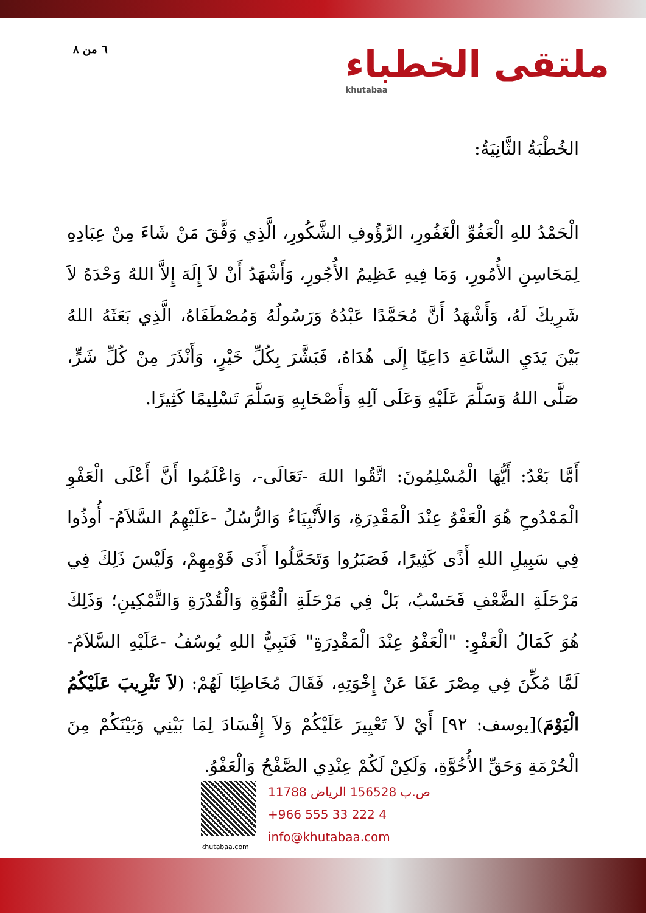٦ من ٨
ملتقى الخطباء
khutabaa
الخُطْبَةُ الثَّانِيَةُ:
الْحَمْدُ للهِ الْعَفُوِّ الْغَفُورِ، الرَّؤُوفِ الشَّكُورِ، الَّذِي وَفَّقَ مَنْ شَاءَ مِنْ عِبَادِهِ لِمَحَاسِنِ الأُمُورِ، وَمَا فِيهِ عَظِيمُ الأُجُورِ، وَأَشْهَدُ أَنْ لاَ إِلَهَ إِلاَّ اللهُ وَحْدَهُ لاَ شَرِيكَ لَهُ، وَأَشْهَدُ أَنَّ مُحَمَّدًا عَبْدُهُ وَرَسُولُهُ وَمُصْطَفَاهُ، الَّذِي بَعَثَهُ اللهُ بَيْنَ يَدَيِ السَّاعَةِ دَاعِيًا إِلَى هُدَاهُ، فَبَشَّرَ بِكُلِّ خَيْرٍ، وَأَنْذَرَ مِنْ كُلِّ شَرٍّ، صَلَّى اللهُ وَسَلَّمَ عَلَيْهِ وَعَلَى آلِهِ وَأَصْحَابِهِ وَسَلَّمَ تَسْلِيمًا كَثِيرًا.
أَمَّا بَعْدُ: أَيُّهَا الْمُسْلِمُونَ: اتَّقُوا اللهَ -تَعَالَى-، وَاعْلَمُوا أَنَّ أَعْلَى الْعَفْوِ الْمَمْدُوحِ هُوَ الْعَفْوُ عِنْدَ الْمَقْدِرَةِ، وَالأَنْبِيَاءُ وَالرُّسُلُ -عَلَيْهِمُ السَّلاَمُ- أُوذُوا فِي سَبِيلِ اللهِ أَذًى كَثِيرًا، فَصَبَرُوا وَتَحَمَّلُوا أَذَى قَوْمِهِمْ، وَلَيْسَ ذَلِكَ فِي مَرْحَلَةِ الضَّعْفِ فَحَسْبُ، بَلْ فِي مَرْحَلَةِ الْقُوَّةِ وَالْقُدْرَةِ وَالتَّمْكِينِ؛ وَذَلِكَ هُوَ كَمَالُ الْعَفْوِ: "الْعَفْوُ عِنْدَ الْمَقْدِرَةِ" فَنَبِيُّ اللهِ يُوسُفُ -عَلَيْهِ السَّلاَمُ- لَمَّا مُكِّنَ فِي مِصْرَ عَفَا عَنْ إِخْوَتِهِ، فَقَالَ مُخَاطِبًا لَهُمْ: (لاَ تَثْرِيبَ عَلَيْكُمُ الْيَوْمَ)[يوسف: ٩٢] أَيْ لاَ تَعْيِيرَ عَلَيْكُمْ وَلاَ إِفْسَادَ لِمَا بَيْنِي وَبَيْنَكُمْ مِنَ الْحُرْمَةِ وَحَقِّ الأُخُوَّةِ، وَلَكِنْ لَكُمْ عِنْدِي الصَّفْحُ وَالْعَفْوُ.
khutabaa.com
ص.ب 156528 الرياض 11788
+966 555 33 222 4
info@khutabaa.com